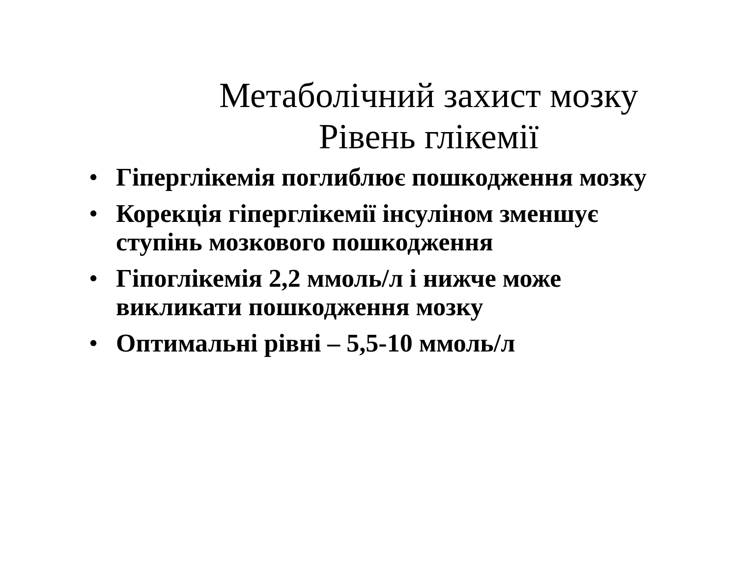Метаболічний захист мозку
Рівень глікемії
• Гіперглікемія поглиблює пошкодження мозку
• Корекція гіперглікемії інсуліном зменшує ступінь мозкового пошкодження
• Гіпоглікемія 2,2 ммоль/л і нижче може викликати пошкодження мозку
• Оптимальні рівні – 5,5-10 ммоль/л